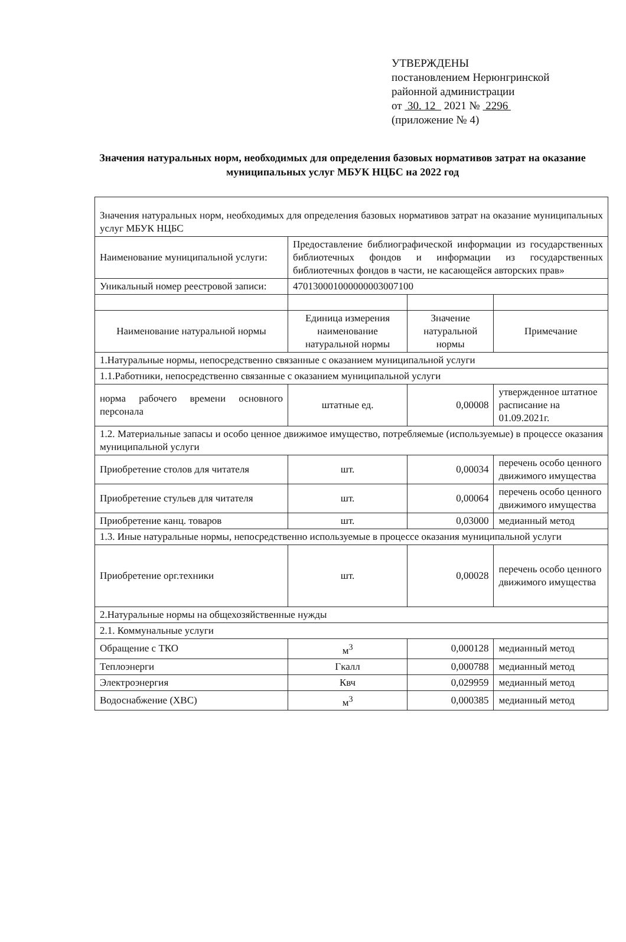УТВЕРЖДЕНЫ
постановлением Нерюнгринской
районной администрации
от 30. 12 2021 № 2296
(приложение № 4)
Значения натуральных норм, необходимых для определения базовых нормативов затрат на оказание муниципальных услуг МБУК НЦБС на 2022 год
| Значения натуральных норм, необходимых для определения базовых нормативов затрат на оказание муниципальных услуг МБУК НЦБС | | | |
| Наименование муниципальной услуги: | Предоставление библиографической информации из государственных библиотечных фондов и информации из государственных библиотечных фондов в части, не касающейся авторских прав» | | |
| Уникальный номер реестровой записи: | 470130001000000003007100 | | |
| Наименование натуральной нормы | Единица измерения наименование натуральной нормы | Значение натуральной нормы | Примечание |
| 1.Натуральные нормы, непосредственно связанные с оказанием муниципальной услуги | | | |
| 1.1.Работники, непосредственно связанные с оказанием муниципальной услуги | | | |
| норма рабочего времени основного персонала | штатные ед. | 0,00008 | утвержденное штатное расписание на 01.09.2021г. |
| 1.2. Материальные запасы и особо ценное движимое имущество, потребляемые (используемые) в процессе оказания муниципальной услуги | | | |
| Приобретение столов для читателя | шт. | 0,00034 | перечень особо ценного движимого имущества |
| Приобретение стульев для читателя | шт. | 0,00064 | перечень особо ценного движимого имущества |
| Приобретение канц. товаров | шт. | 0,03000 | медианный метод |
| 1.3. Иные натуральные нормы, непосредственно используемые в процессе оказания муниципальной услуги | | | |
| Приобретение орг.техники | шт. | 0,00028 | перечень особо ценного движимого имущества |
| 2.Натуральные нормы на общехозяйственные нужды | | | |
| 2.1. Коммунальные услуги | | | |
| Обращение с ТКО | м<sup>3</sup> | 0,000128 | медианный метод |
| Теплоэнерги | Гкалл | 0,000788 | медианный метод |
| Электроэнергия | Квч | 0,029959 | медианный метод |
| Водоснабжение (ХВС) | м<sup>3</sup> | 0,000385 | медианный метод |